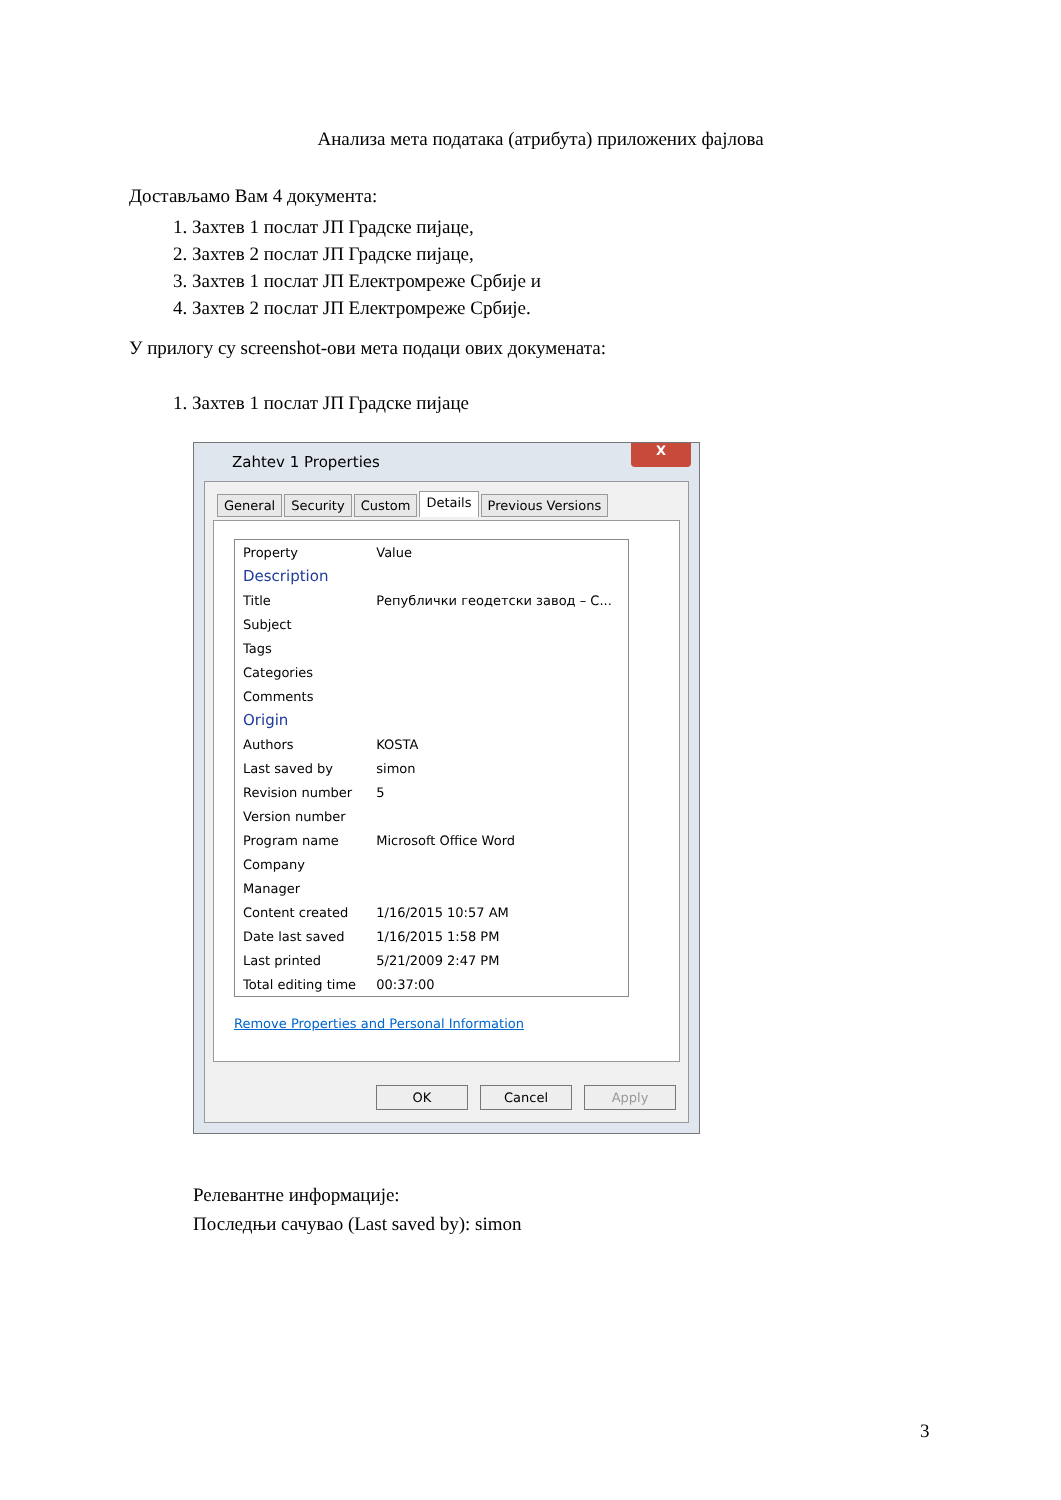Анализа мета података (атрибута) приложених фајлова
Достављамо Вам 4 документа:
1. Захтев 1 послат ЈП Градске пијаце,
2. Захтев 2 послат ЈП Градске пијаце,
3. Захтев 1 послат ЈП Електромреже Србије и
4. Захтев 2 послат ЈП Електромреже Србије.
У прилогу су screenshot-ови мета подаци ових докумената:
1. Захтев 1 послат ЈП Градске пијаце
Zahtev 1 Properties
X
General Security Custom Details Previous Versions
| Property | Value |
| --- | --- |
| Description | |
| Title | Републички геодетски завод – С... |
| Subject | |
| Tags | |
| Categories | |
| Comments | |
| Origin | |
| Authors | KOSTA |
| Last saved by | simon |
| Revision number | 5 |
| Version number | |
| Program name | Microsoft Office Word |
| Company | |
| Manager | |
| Content created | 1/16/2015 10:57 AM |
| Date last saved | 1/16/2015 1:58 PM |
| Last printed | 5/21/2009 2:47 PM |
| Total editing time | 00:37:00 |
Remove Properties and Personal Information
OK Cancel Apply
Релевантне информације:
Последњи сачувао (Last saved by): simon
3